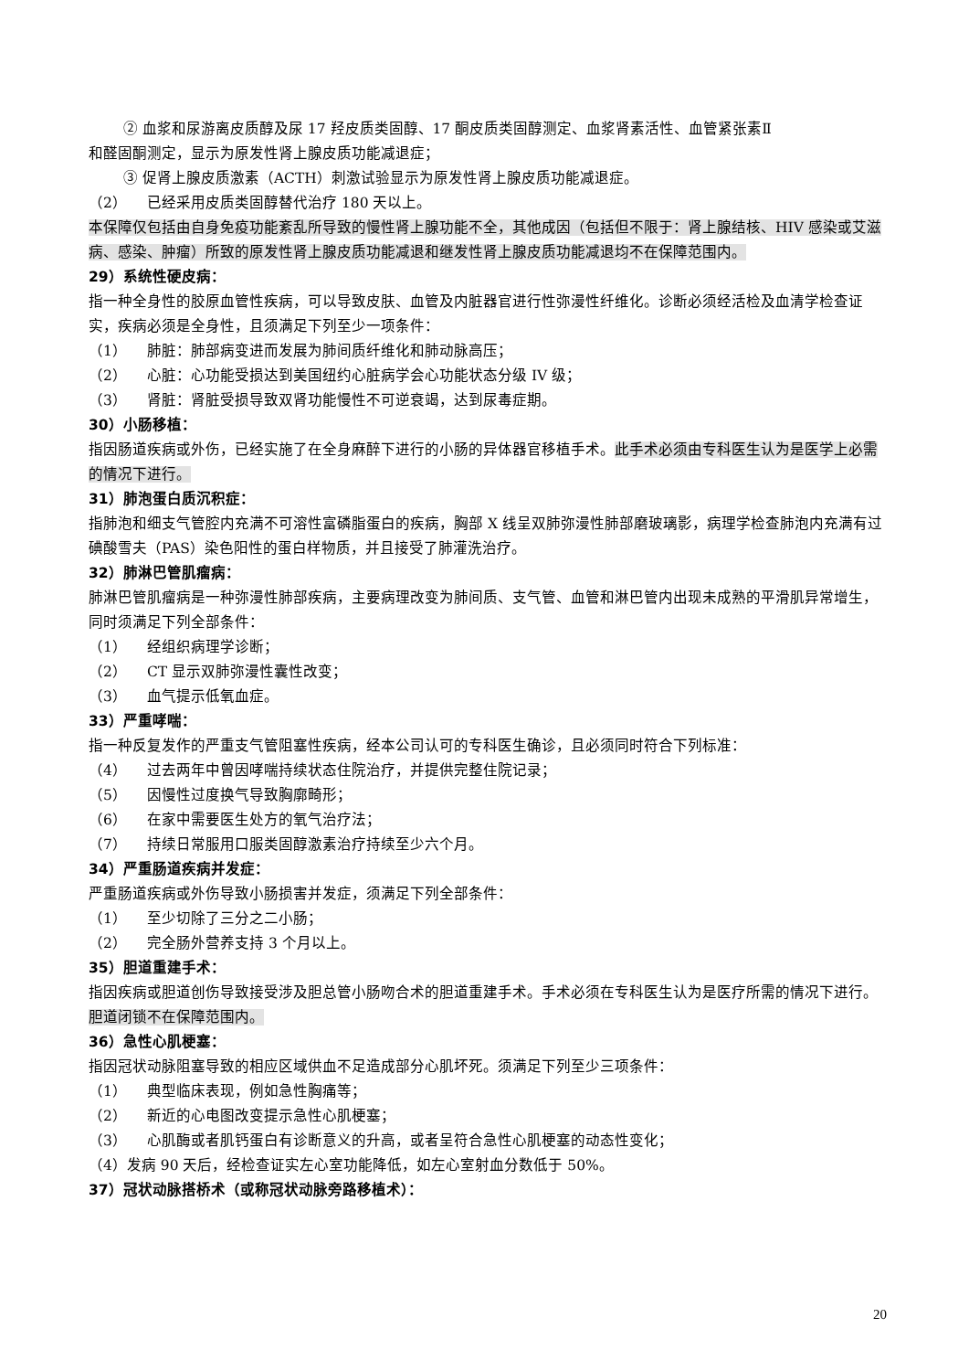② 血浆和尿游离皮质醇及尿 17 羟皮质类固醇、17 酮皮质类固醇测定、血浆肾素活性、血管紧张素Ⅱ
和醛固酮测定，显示为原发性肾上腺皮质功能减退症；
③ 促肾上腺皮质激素（ACTH）刺激试验显示为原发性肾上腺皮质功能减退症。
（2） 已经采用皮质类固醇替代治疗 180 天以上。
本保障仅包括由自身免疫功能紊乱所导致的慢性肾上腺功能不全，其他成因（包括但不限于：肾上腺结核、HIV 感染或艾滋病、感染、肿瘤）所致的原发性肾上腺皮质功能减退和继发性肾上腺皮质功能减退均不在保障范围内。
29）系统性硬皮病：
指一种全身性的胶原血管性疾病，可以导致皮肤、血管及内脏器官进行性弥漫性纤维化。诊断必须经活检及血清学检查证实，疾病必须是全身性，且须满足下列至少一项条件：
（1） 肺脏：肺部病变进而发展为肺间质纤维化和肺动脉高压；
（2） 心脏：心功能受损达到美国纽约心脏病学会心功能状态分级 IV 级；
（3） 肾脏：肾脏受损导致双肾功能慢性不可逆衰竭，达到尿毒症期。
30）小肠移植：
指因肠道疾病或外伤，已经实施了在全身麻醉下进行的小肠的异体器官移植手术。此手术必须由专科医生认为是医学上必需的情况下进行。
31）肺泡蛋白质沉积症：
指肺泡和细支气管腔内充满不可溶性富磷脂蛋白的疾病，胸部 X 线呈双肺弥漫性肺部磨玻璃影，病理学检查肺泡内充满有过碘酸雪夫（PAS）染色阳性的蛋白样物质，并且接受了肺灌洗治疗。
32）肺淋巴管肌瘤病：
肺淋巴管肌瘤病是一种弥漫性肺部疾病，主要病理改变为肺间质、支气管、血管和淋巴管内出现未成熟的平滑肌异常增生，同时须满足下列全部条件：
（1） 经组织病理学诊断；
（2） CT 显示双肺弥漫性囊性改变；
（3） 血气提示低氧血症。
33）严重哮喘：
指一种反复发作的严重支气管阻塞性疾病，经本公司认可的专科医生确诊，且必须同时符合下列标准：
（4） 过去两年中曾因哮喘持续状态住院治疗，并提供完整住院记录；
（5） 因慢性过度换气导致胸廓畸形；
（6） 在家中需要医生处方的氧气治疗法；
（7） 持续日常服用口服类固醇激素治疗持续至少六个月。
34）严重肠道疾病并发症：
严重肠道疾病或外伤导致小肠损害并发症，须满足下列全部条件：
（1） 至少切除了三分之二小肠；
（2） 完全肠外营养支持 3 个月以上。
35）胆道重建手术：
指因疾病或胆道创伤导致接受涉及胆总管小肠吻合术的胆道重建手术。手术必须在专科医生认为是医疗所需的情况下进行。
胆道闭锁不在保障范围内。
36）急性心肌梗塞：
指因冠状动脉阻塞导致的相应区域供血不足造成部分心肌坏死。须满足下列至少三项条件：
（1） 典型临床表现，例如急性胸痛等；
（2） 新近的心电图改变提示急性心肌梗塞；
（3） 心肌酶或者肌钙蛋白有诊断意义的升高，或者呈符合急性心肌梗塞的动态性变化；
（4）发病 90 天后，经检查证实左心室功能降低，如左心室射血分数低于 50%。
37）冠状动脉搭桥术（或称冠状动脉旁路移植术）：
20